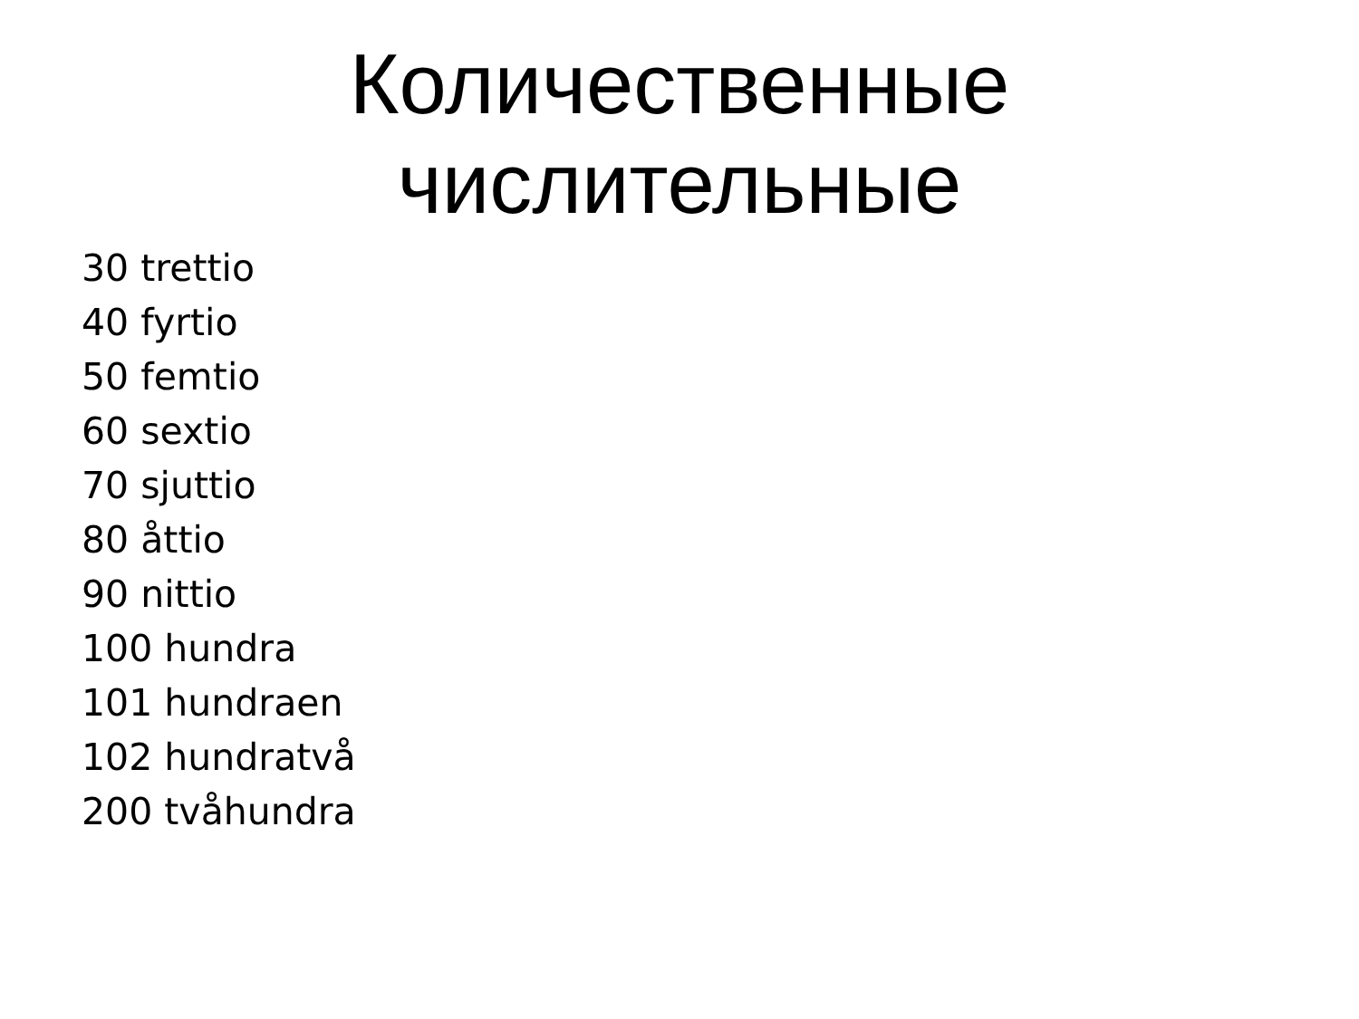Количественные числительные
30 trettio
40 fyrtio
50 femtio
60 sextio
70 sjuttio
80 åttio
90 nittio
100 hundra
101 hundraen
102 hundratvå
200 tvåhundra